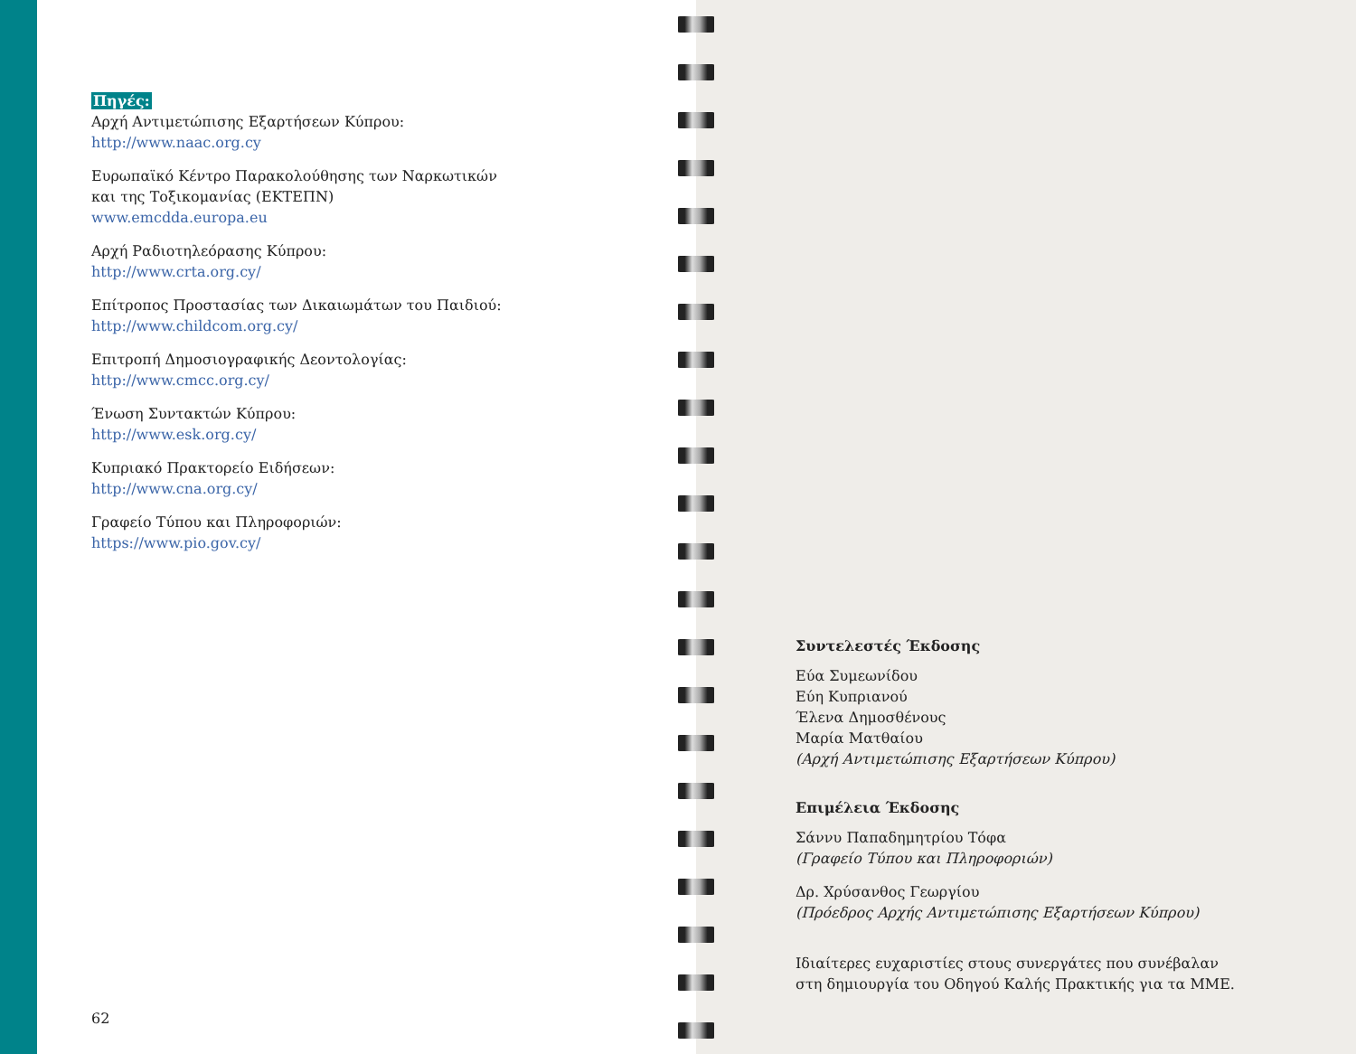Πηγές:
Αρχή Αντιμετώπισης Εξαρτήσεων Κύπρου:
http://www.naac.org.cy
Ευρωπαϊκό Κέντρο Παρακολούθησης των Ναρκωτικών
και της Τοξικομανίας (ΕΚΤΕΠΝ)
www.emcdda.europa.eu
Αρχή Ραδιοτηλεόρασης Κύπρου:
http://www.crta.org.cy/
Επίτροπος Προστασίας των Δικαιωμάτων του Παιδιού:
http://www.childcom.org.cy/
Επιτροπή Δημοσιογραφικής Δεοντολογίας:
http://www.cmcc.org.cy/
Ένωση Συντακτών Κύπρου:
http://www.esk.org.cy/
Κυπριακό Πρακτορείο Ειδήσεων:
http://www.cna.org.cy/
Γραφείο Τύπου και Πληροφοριών:
https://www.pio.gov.cy/
62
Συντελεστές Έκδοσης
Εύα Συμεωνίδου
Εύη Κυπριανού
Έλενα Δημοσθένους
Μαρία Ματθαίου
(Αρχή Αντιμετώπισης Εξαρτήσεων Κύπρου)
Επιμέλεια Έκδοσης
Σάννυ Παπαδημητρίου Τόφα
(Γραφείο Τύπου και Πληροφοριών)
Δρ. Χρύσανθος Γεωργίου
(Πρόεδρος Αρχής Αντιμετώπισης Εξαρτήσεων Κύπρου)
Ιδιαίτερες ευχαριστίες στους συνεργάτες που συνέβαλαν
στη δημιουργία του Οδηγού Καλής Πρακτικής για τα ΜΜΕ.